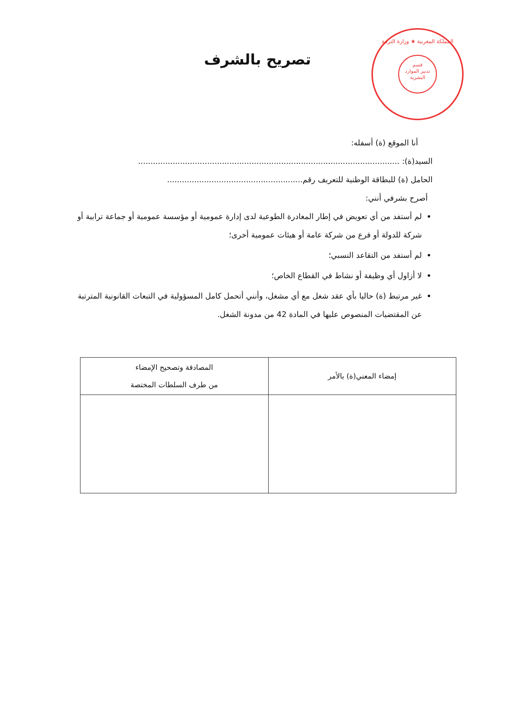المملكة المغربية ★ وزارة التربية
قسم
تدبير الموارد
البشرية
تصريح بالشرف
أنا الموقع (ة) أسفله:
السيد(ة): ..........................................................................................................
الحامل (ة) للبطاقة الوطنية للتعريف رقم.......................................................
أصرح بشرفي أنني:
لم أستفد من أي تعويض في إطار المغادرة الطوعية لدى إدارة عمومية أو مؤسسة عمومية أو جماعة ترابية أو شركة للدولة أو فرع من شركة عامة أو هيئات عمومية أخرى؛
لم أستفد من التقاعد النسبي؛
لا أزاول أي وظيفة أو نشاط في القطاع الخاص؛
غير مرتبط (ة) حاليا بأي عقد شغل مع أي مشغل، وأنني أتحمل كامل المسؤولية في التبعات القانونية المترتبة عن المقتضيات المنصوص عليها في المادة 42 من مدونة الشغل.
| إمضاء المعني(ة) بالأمر | المصادقة وتصحيح الإمضاء من طرف السلطات المختصة |
| --- | --- |